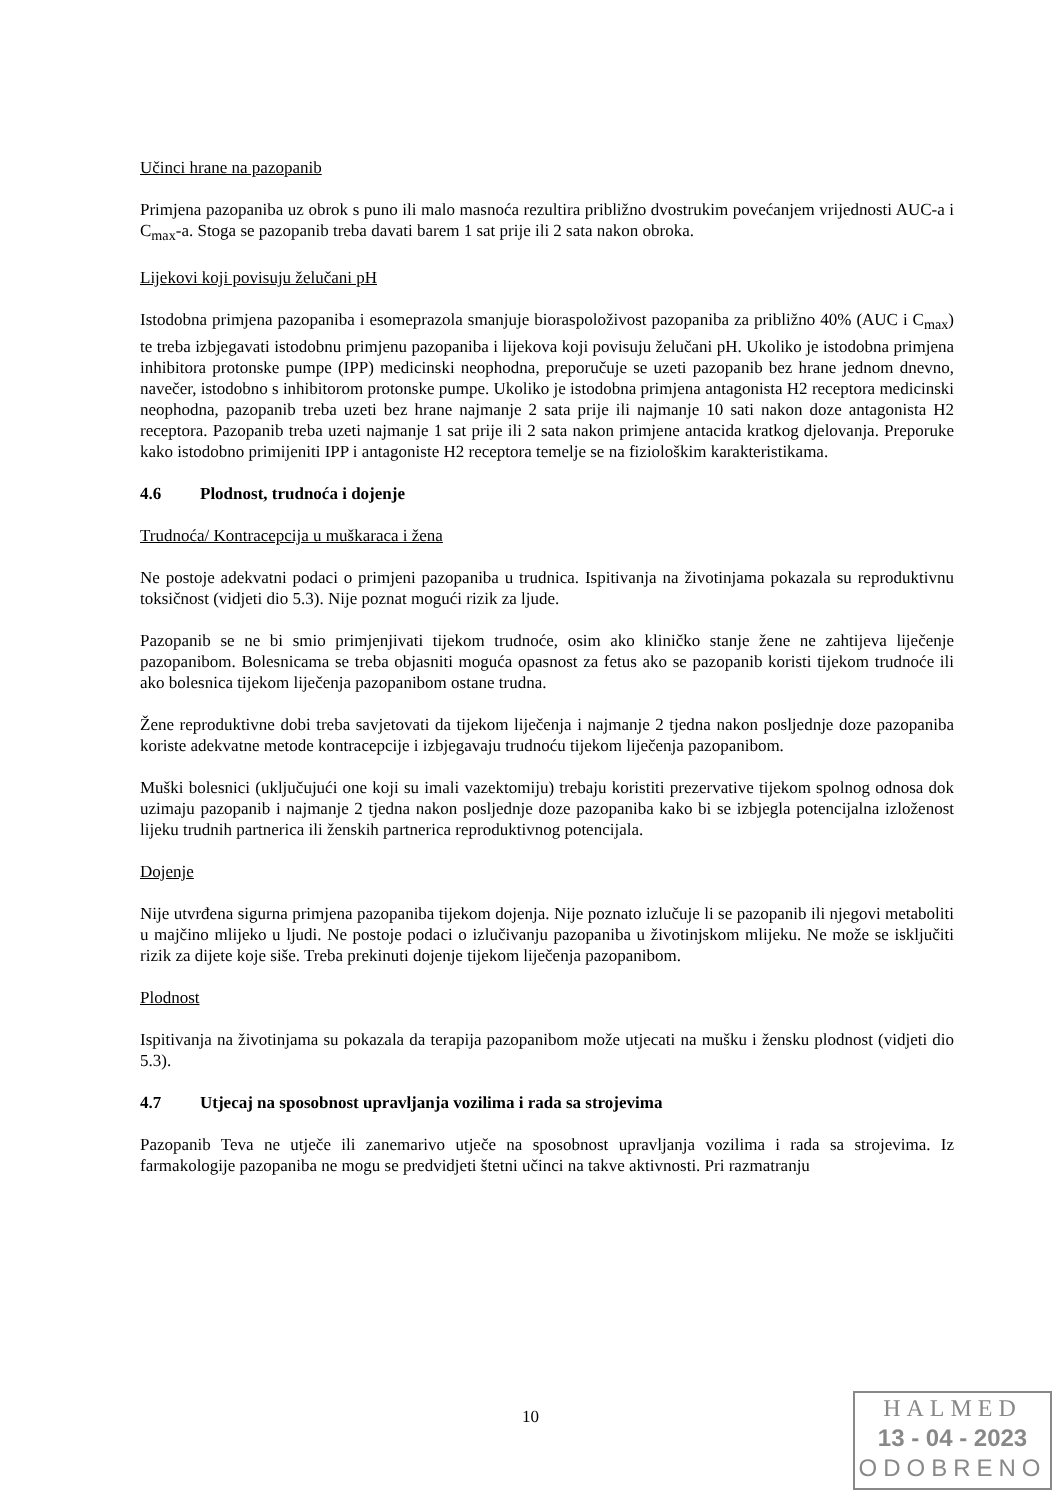Učinci hrane na pazopanib
Primjena pazopaniba uz obrok s puno ili malo masnoća rezultira približno dvostrukim povećanjem vrijednosti AUC-a i C<sub>max</sub>-a. Stoga se pazopanib treba davati barem 1 sat prije ili 2 sata nakon obroka.
Lijekovi koji povisuju želučani pH
Istodobna primjena pazopaniba i esomeprazola smanjuje bioraspoloživost pazopaniba za približno 40% (AUC i C<sub>max</sub>) te treba izbjegavati istodobnu primjenu pazopaniba i lijekova koji povisuju želučani pH. Ukoliko je istodobna primjena inhibitora protonske pumpe (IPP) medicinski neophodna, preporučuje se uzeti pazopanib bez hrane jednom dnevno, navečer, istodobno s inhibitorom protonske pumpe. Ukoliko je istodobna primjena antagonista H2 receptora medicinski neophodna, pazopanib treba uzeti bez hrane najmanje 2 sata prije ili najmanje 10 sati nakon doze antagonista H2 receptora. Pazopanib treba uzeti najmanje 1 sat prije ili 2 sata nakon primjene antacida kratkog djelovanja. Preporuke kako istodobno primijeniti IPP i antagoniste H2 receptora temelje se na fiziološkim karakteristikama.
4.6 Plodnost, trudnoća i dojenje
Trudnoća/ Kontracepcija u muškaraca i žena
Ne postoje adekvatni podaci o primjeni pazopaniba u trudnica. Ispitivanja na životinjama pokazala su reproduktivnu toksičnost (vidjeti dio 5.3). Nije poznat mogući rizik za ljude.
Pazopanib se ne bi smio primjenjivati tijekom trudnoće, osim ako kliničko stanje žene ne zahtijeva liječenje pazopanibom. Bolesnicama se treba objasniti moguća opasnost za fetus ako se pazopanib koristi tijekom trudnoće ili ako bolesnica tijekom liječenja pazopanibom ostane trudna.
Žene reproduktivne dobi treba savjetovati da tijekom liječenja i najmanje 2 tjedna nakon posljednje doze pazopaniba koriste adekvatne metode kontracepcije i izbjegavaju trudnoću tijekom liječenja pazopanibom.
Muški bolesnici (uključujući one koji su imali vazektomiju) trebaju koristiti prezervative tijekom spolnog odnosa dok uzimaju pazopanib i najmanje 2 tjedna nakon posljednje doze pazopaniba kako bi se izbjegla potencijalna izloženost lijeku trudnih partnerica ili ženskih partnerica reproduktivnog potencijala.
Dojenje
Nije utvrđena sigurna primjena pazopaniba tijekom dojenja. Nije poznato izlučuje li se pazopanib ili njegovi metaboliti u majčino mlijeko u ljudi. Ne postoje podaci o izlučivanju pazopaniba u životinjskom mlijeku. Ne može se isključiti rizik za dijete koje siše. Treba prekinuti dojenje tijekom liječenja pazopanibom.
Plodnost
Ispitivanja na životinjama su pokazala da terapija pazopanibom može utjecati na mušku i žensku plodnost (vidjeti dio 5.3).
4.7 Utjecaj na sposobnost upravljanja vozilima i rada sa strojevima
Pazopanib Teva ne utječe ili zanemarivo utječe na sposobnost upravljanja vozilima i rada sa strojevima. Iz farmakologije pazopaniba ne mogu se predvidjeti štetni učinci na takve aktivnosti. Pri razmatranju
10
HALMED
13 - 04 - 2023
ODOBRENO